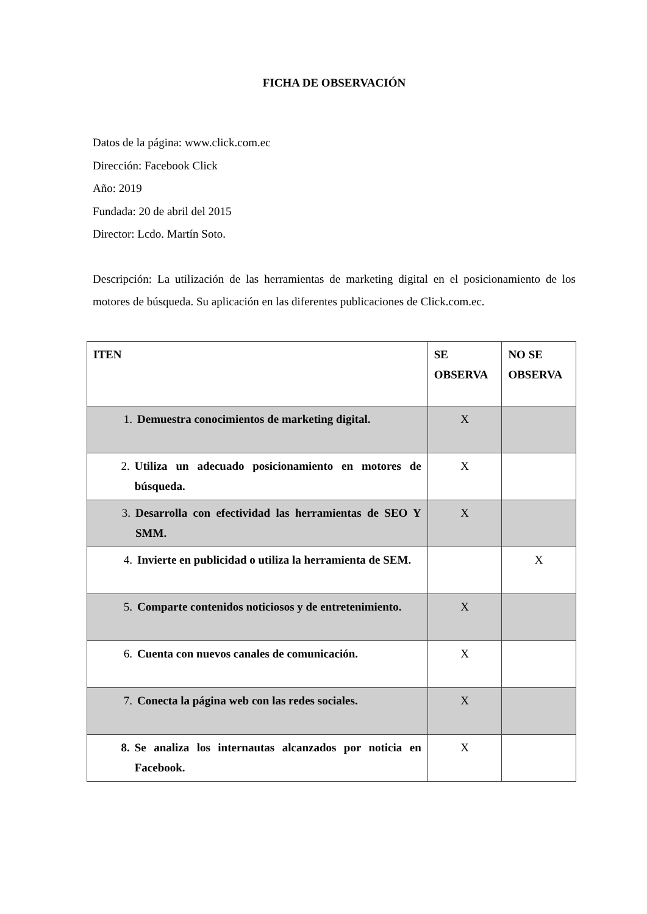FICHA DE OBSERVACIÓN
Datos de la página: www.click.com.ec
Dirección: Facebook Click
Año: 2019
Fundada: 20 de abril del 2015
Director: Lcdo. Martín Soto.
Descripción: La utilización de las herramientas de marketing digital en el posicionamiento de los motores de búsqueda. Su aplicación en las diferentes publicaciones de Click.com.ec.
| ITEN | SE OBSERVA | NO SE OBSERVA |
| --- | --- | --- |
| 1. Demuestra conocimientos de marketing digital. | X | |
| 2. Utiliza un adecuado posicionamiento en motores de búsqueda. | X | |
| 3. Desarrolla con efectividad las herramientas de SEO Y SMM. | X | |
| 4. Invierte en publicidad o utiliza la herramienta de SEM. | | X |
| 5. Comparte contenidos noticiosos y de entretenimiento. | X | |
| 6. Cuenta con nuevos canales de comunicación. | X | |
| 7. Conecta la página web con las redes sociales. | X | |
| 8. Se analiza los internautas alcanzados por noticia en Facebook. | X | |